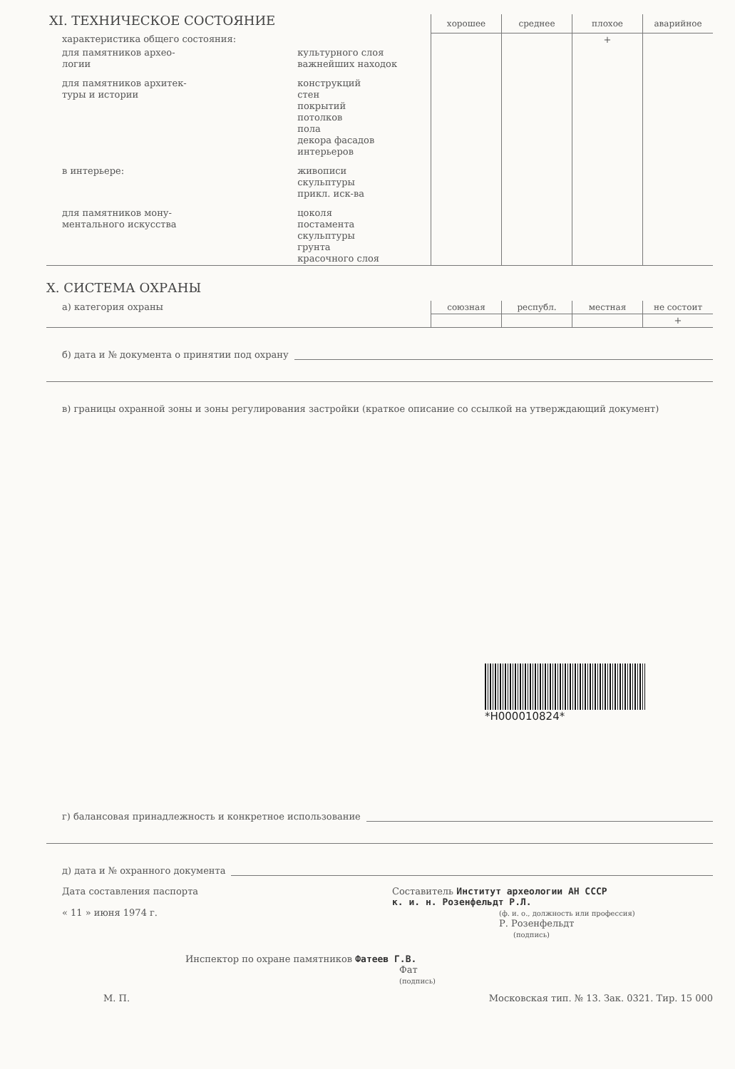| XI. ТЕХНИЧЕСКОЕ СОСТОЯНИЕ | | хорошее | среднее | плохое | аварийное |
| характеристика общего состояния: | | | | + | |
| для памятников архео- логии | культурного слоя важнейших находок | | | | |
| для памятников архитек- туры и истории | конструкций стен покрытий потолков пола декора фасадов интерьеров | | | | |
| в интерьере: | живописи скульптуры прикл. иск-ва | | | | |
| для памятников мону- ментального искусства | цоколя постамента скульптуры грунта красочного слоя | | | | |
X. СИСТЕМА ОХРАНЫ
| а) категория охраны | союзная | республ. | местная | не состоит |
| | | | | + |
б) дата и № документа о принятии под охрану
в) границы охранной зоны и зоны регулирования застройки (краткое описание со ссылкой на утверждающий документ)
*H000010824*
г) балансовая принадлежность и конкретное использование
д) дата и № охранного документа
Дата составления паспорта
« 11 » июня 1974 г.
Составитель Институт археологии АН СССР
к. и. н. Розенфельдт Р.Л.
(ф. и. о., должность или профессия)
Р. Розенфельдт
(подпись)
Инспектор по охране памятников Фатеев Г.В.
Фат
(подпись)
М. П. Московская тип. № 13. Зак. 0321. Тир. 15 000